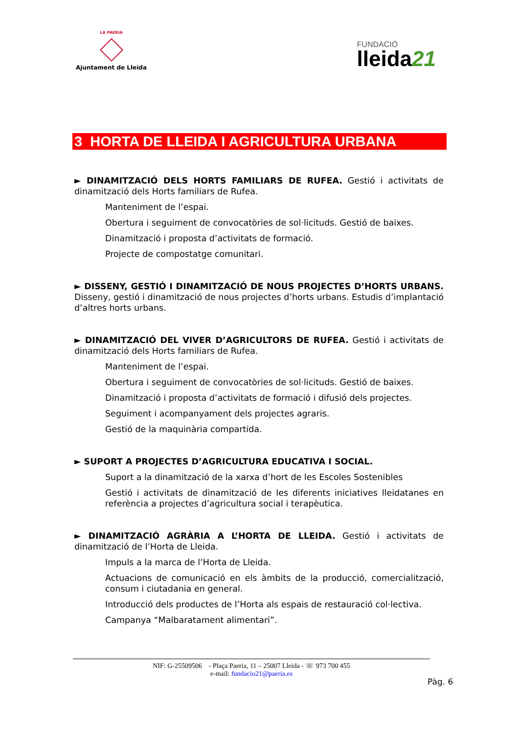LA PAERIA
Ajuntament de Lleida
FUNDACIÓ
lleida21
3 HORTA DE LLEIDA I AGRICULTURA URBANA
► DINAMITZACIÓ DELS HORTS FAMILIARS DE RUFEA. Gestió i activitats de dinamització dels Horts familiars de Rufea.
Manteniment de l’espai.
Obertura i seguiment de convocatòries de sol·licituds. Gestió de baixes.
Dinamització i proposta d’activitats de formació.
Projecte de compostatge comunitari.
► DISSENY, GESTIÓ I DINAMITZACIÓ DE NOUS PROJECTES D’HORTS URBANS. Disseny, gestió i dinamització de nous projectes d’horts urbans. Estudis d’implantació d’altres horts urbans.
► DINAMITZACIÓ DEL VIVER D’AGRICULTORS DE RUFEA. Gestió i activitats de dinamització dels Horts familiars de Rufea.
Manteniment de l’espai.
Obertura i seguiment de convocatòries de sol·licituds. Gestió de baixes.
Dinamització i proposta d’activitats de formació i difusió dels projectes.
Seguiment i acompanyament dels projectes agraris.
Gestió de la maquinària compartida.
► SUPORT A PROJECTES D’AGRICULTURA EDUCATIVA I SOCIAL.
Suport a la dinamització de la xarxa d’hort de les Escoles Sostenibles
Gestió i activitats de dinamització de les diferents iniciatives lleidatanes en referència a projectes d’agricultura social i terapèutica.
► DINAMITZACIÓ AGRÀRIA A L’HORTA DE LLEIDA. Gestió i activitats de dinamització de l’Horta de Lleida.
Impuls a la marca de l’Horta de Lleida.
Actuacions de comunicació en els àmbits de la producció, comercialització, consum i ciutadania en general.
Introducció dels productes de l’Horta als espais de restauració col·lectiva.
Campanya “Malbaratament alimentari”.
NIF: G-25509506 - Plaça Paeria, 11 – 25007 Lleida - ☏ 973 700 455
e-mail: fundacio21@paeria.es
Pàg. 6